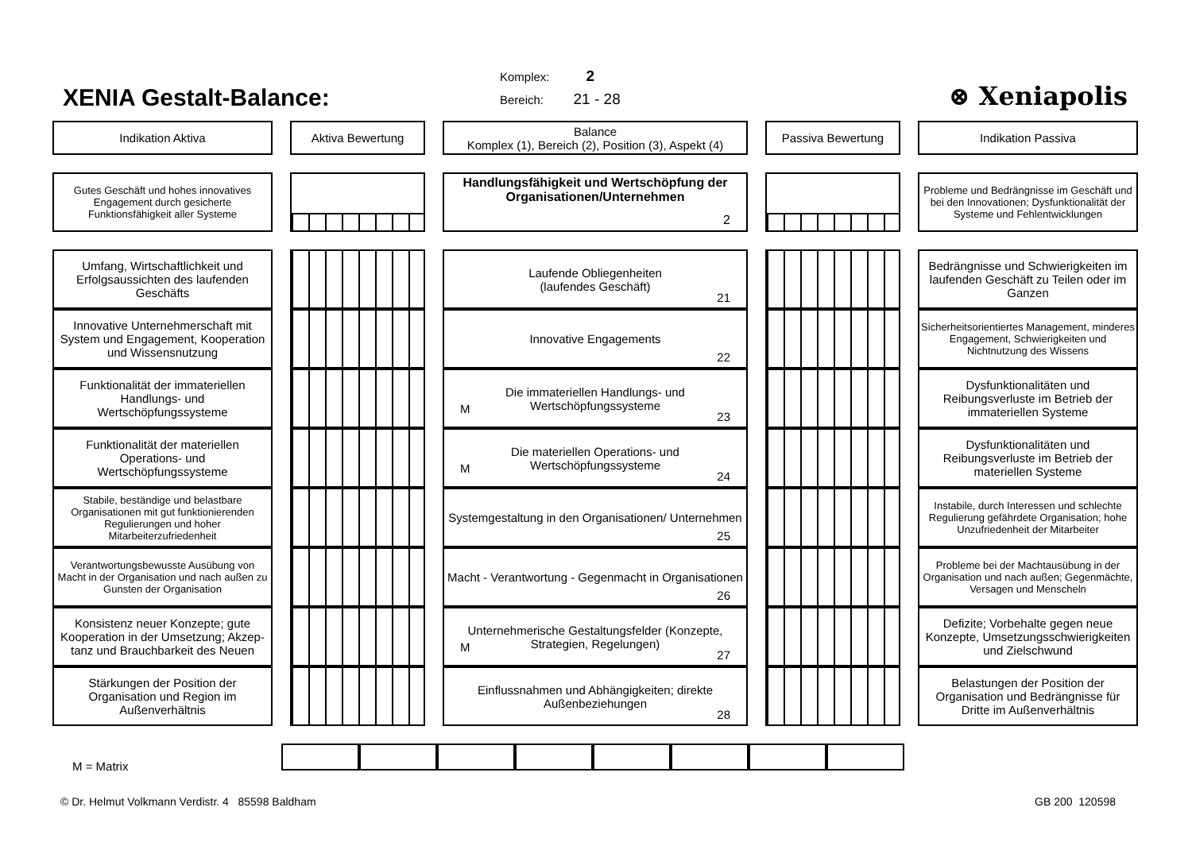XENIA Gestalt-Balance:
Komplex: 2
Bereich: 21 - 28
⊗ Xeniapolis
Indikation Aktiva
Aktiva Bewertung
Balance
Komplex (1), Bereich (2), Position (3), Aspekt (4)
Passiva Bewertung
Indikation Passiva
Gutes Geschäft und hohes innovatives Engagement durch gesicherte Funktionsfähigkeit aller Systeme
Handlungsfähigkeit und Wertschöpfung der Organisationen/Unternehmen
2
Probleme und Bedrängnisse im Geschäft und bei den Innovationen; Dysfunktionalität der Systeme und Fehlentwicklungen
Umfang, Wirtschaftlichkeit und Erfolgsaussichten des laufenden Geschäfts
Laufende Obliegenheiten
(laufendes Geschäft)
21
Bedrängnisse und Schwierigkeiten im laufenden Geschäft zu Teilen oder im Ganzen
Innovative Unternehmerschaft mit System und Engagement, Kooperation und Wissensnutzung
Innovative Engagements
22
Sicherheitsorientiertes Management, minderes Engagement, Schwierigkeiten und Nichtnutzung des Wissens
Funktionalität der immateriellen Handlungs- und Wertschöpfungssysteme
Die immateriellen Handlungs- und Wertschöpfungssysteme
M
23
Dysfunktionalitäten und Reibungsverluste im Betrieb der immateriellen Systeme
Funktionalität der materiellen Operations- und Wertschöpfungssysteme
Die materiellen Operations- und Wertschöpfungssysteme
M
24
Dysfunktionalitäten und Reibungsverluste im Betrieb der materiellen Systeme
Stabile, beständige und belastbare Organisationen mit gut funktionierenden Regulierungen und hoher Mitarbeiterzufriedenheit
Systemgestaltung in den Organisationen/ Unternehmen
25
Instabile, durch Interessen und schlechte Regulierung gefährdete Organisation; hohe Unzufriedenheit der Mitarbeiter
Verantwortungsbewusste Ausübung von Macht in der Organisation und nach außen zu Gunsten der Organisation
Macht - Verantwortung - Gegenmacht in Organisationen
26
Probleme bei der Machtausübung in der Organisation und nach außen; Gegenmächte, Versagen und Menscheln
Konsistenz neuer Konzepte; gute Kooperation in der Umsetzung; Akzep-tanz und Brauchbarkeit des Neuen
Unternehmerische Gestaltungsfelder (Konzepte, Strategien, Regelungen)
M
27
Defizite; Vorbehalte gegen neue Konzepte, Umsetzungsschwierigkeiten und Zielschwund
Stärkungen der Position der Organisation und Region im Außenverhältnis
Einflussnahmen und Abhängigkeiten; direkte Außenbeziehungen
28
Belastungen der Position der Organisation und Bedrängnisse für Dritte im Außenverhältnis
M = Matrix
© Dr. Helmut Volkmann Verdistr. 4 85598 Baldham GB 200 120598